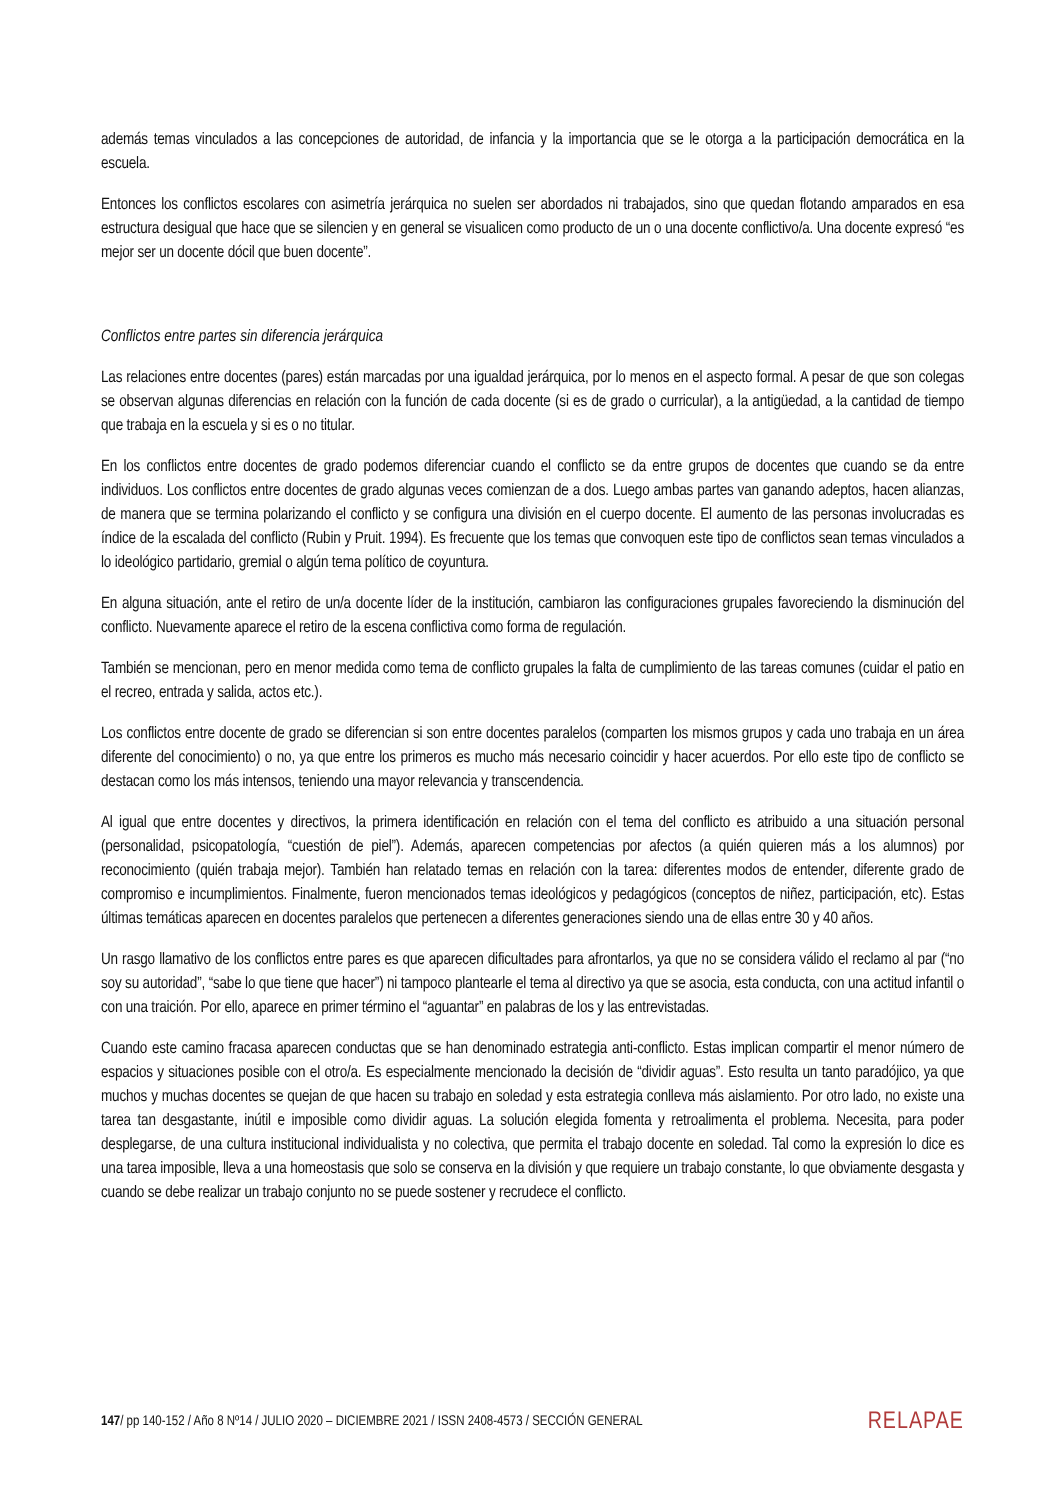además temas vinculados a las concepciones de autoridad, de infancia y la importancia que se le otorga a la participación democrática en la escuela.
Entonces los conflictos escolares con asimetría jerárquica no suelen ser abordados ni trabajados, sino que quedan flotando amparados en esa estructura desigual que hace que se silencien y en general se visualicen como producto de un o una docente conflictivo/a. Una docente expresó “es mejor ser un docente dócil que buen docente”.
Conflictos entre partes sin diferencia jerárquica
Las relaciones entre docentes (pares) están marcadas por una igualdad jerárquica, por lo menos en el aspecto formal. A pesar de que son colegas se observan algunas diferencias en relación con la función de cada docente (si es de grado o curricular), a la antigüedad, a la cantidad de tiempo que trabaja en la escuela y si es o no titular.
En los conflictos entre docentes de grado podemos diferenciar cuando el conflicto se da entre grupos de docentes que cuando se da entre individuos. Los conflictos entre docentes de grado algunas veces comienzan de a dos. Luego ambas partes van ganando adeptos, hacen alianzas, de manera que se termina polarizando el conflicto y se configura una división en el cuerpo docente. El aumento de las personas involucradas es índice de la escalada del conflicto (Rubin y Pruit. 1994). Es frecuente que los temas que convoquen este tipo de conflictos sean temas vinculados a lo ideológico partidario, gremial o algún tema político de coyuntura.
En alguna situación, ante el retiro de un/a docente líder de la institución, cambiaron las configuraciones grupales favoreciendo la disminución del conflicto. Nuevamente aparece el retiro de la escena conflictiva como forma de regulación.
También se mencionan, pero en menor medida como tema de conflicto grupales la falta de cumplimiento de las tareas comunes (cuidar el patio en el recreo, entrada y salida, actos etc.).
Los conflictos entre docente de grado se diferencian si son entre docentes paralelos (comparten los mismos grupos y cada uno trabaja en un área diferente del conocimiento) o no, ya que entre los primeros es mucho más necesario coincidir y hacer acuerdos. Por ello este tipo de conflicto se destacan como los más intensos, teniendo una mayor relevancia y transcendencia.
Al igual que entre docentes y directivos, la primera identificación en relación con el tema del conflicto es atribuido a una situación personal (personalidad, psicopatología, “cuestión de piel”). Además, aparecen competencias por afectos (a quién quieren más a los alumnos) por reconocimiento (quién trabaja mejor). También han relatado temas en relación con la tarea: diferentes modos de entender, diferente grado de compromiso e incumplimientos. Finalmente, fueron mencionados temas ideológicos y pedagógicos (conceptos de niñez, participación, etc). Estas últimas temáticas aparecen en docentes paralelos que pertenecen a diferentes generaciones siendo una de ellas entre 30 y 40 años.
Un rasgo llamativo de los conflictos entre pares es que aparecen dificultades para afrontarlos, ya que no se considera válido el reclamo al par (“no soy su autoridad”, “sabe lo que tiene que hacer”) ni tampoco plantearle el tema al directivo ya que se asocia, esta conducta, con una actitud infantil o con una traición. Por ello, aparece en primer término el “aguantar” en palabras de los y las entrevistadas.
Cuando este camino fracasa aparecen conductas que se han denominado estrategia anti-conflicto. Estas implican compartir el menor número de espacios y situaciones posible con el otro/a. Es especialmente mencionado la decisión de “dividir aguas”. Esto resulta un tanto paradójico, ya que muchos y muchas docentes se quejan de que hacen su trabajo en soledad y esta estrategia conlleva más aislamiento. Por otro lado, no existe una tarea tan desgastante, inútil e imposible como dividir aguas. La solución elegida fomenta y retroalimenta el problema. Necesita, para poder desplegarse, de una cultura institucional individualista y no colectiva, que permita el trabajo docente en soledad. Tal como la expresión lo dice es una tarea imposible, lleva a una homeostasis que solo se conserva en la división y que requiere un trabajo constante, lo que obviamente desgasta y cuando se debe realizar un trabajo conjunto no se puede sostener y recrudece el conflicto.
147/ pp 140-152 / Año 8 Nº14 / JULIO 2020 – DICIEMBRE 2021 / ISSN 2408-4573 / SECCIÓN GENERAL RELAPAE